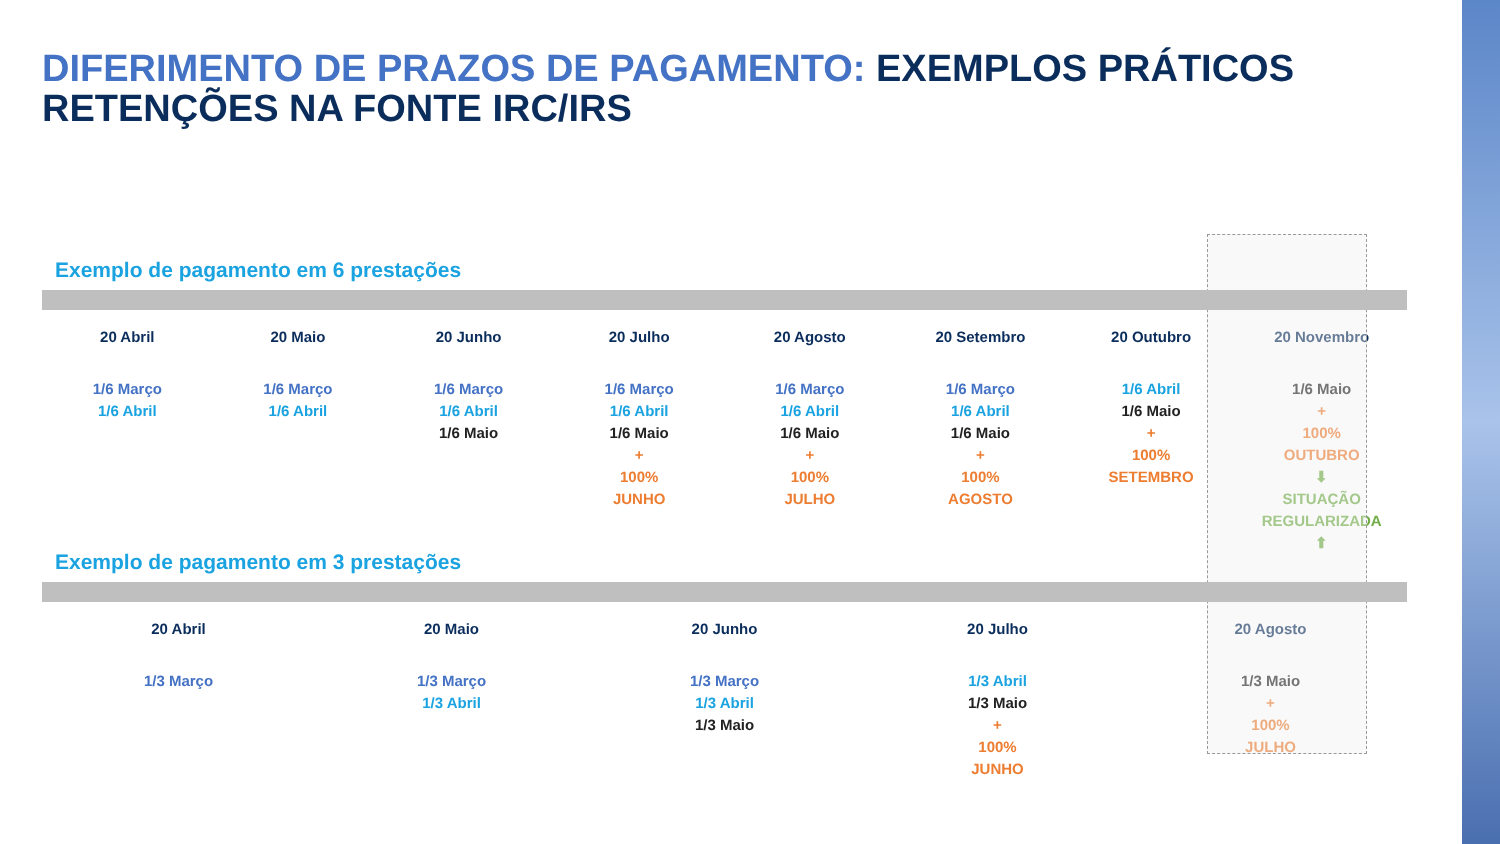DIFERIMENTO DE PRAZOS DE PAGAMENTO: EXEMPLOS PRÁTICOS
RETENÇÕES NA FONTE IRC/IRS
Exemplo de pagamento em 6 prestações
20 Abril
1/6 Março
1/6 Abril
20 Maio
1/6 Março
1/6 Abril
20 Junho
1/6 Março
1/6 Abril
1/6 Maio
20 Julho
1/6 Março
1/6 Abril
1/6 Maio
+
100%
JUNHO
20 Agosto
1/6 Março
1/6 Abril
1/6 Maio
+
100%
JULHO
20 Setembro
1/6 Março
1/6 Abril
1/6 Maio
+
100%
AGOSTO
20 Outubro
1/6 Abril
1/6 Maio
+
100%
SETEMBRO
20 Novembro
1/6 Maio
+
100%
OUTUBRO
⬇
SITUAÇÃO
REGULARIZADA
⬆
Exemplo de pagamento em 3 prestações
20 Abril
1/3 Março
20 Maio
1/3 Março
1/3 Abril
20 Junho
1/3 Março
1/3 Abril
1/3 Maio
20 Julho
1/3 Abril
1/3 Maio
+
100%
JUNHO
20 Agosto
1/3 Maio
+
100%
JULHO